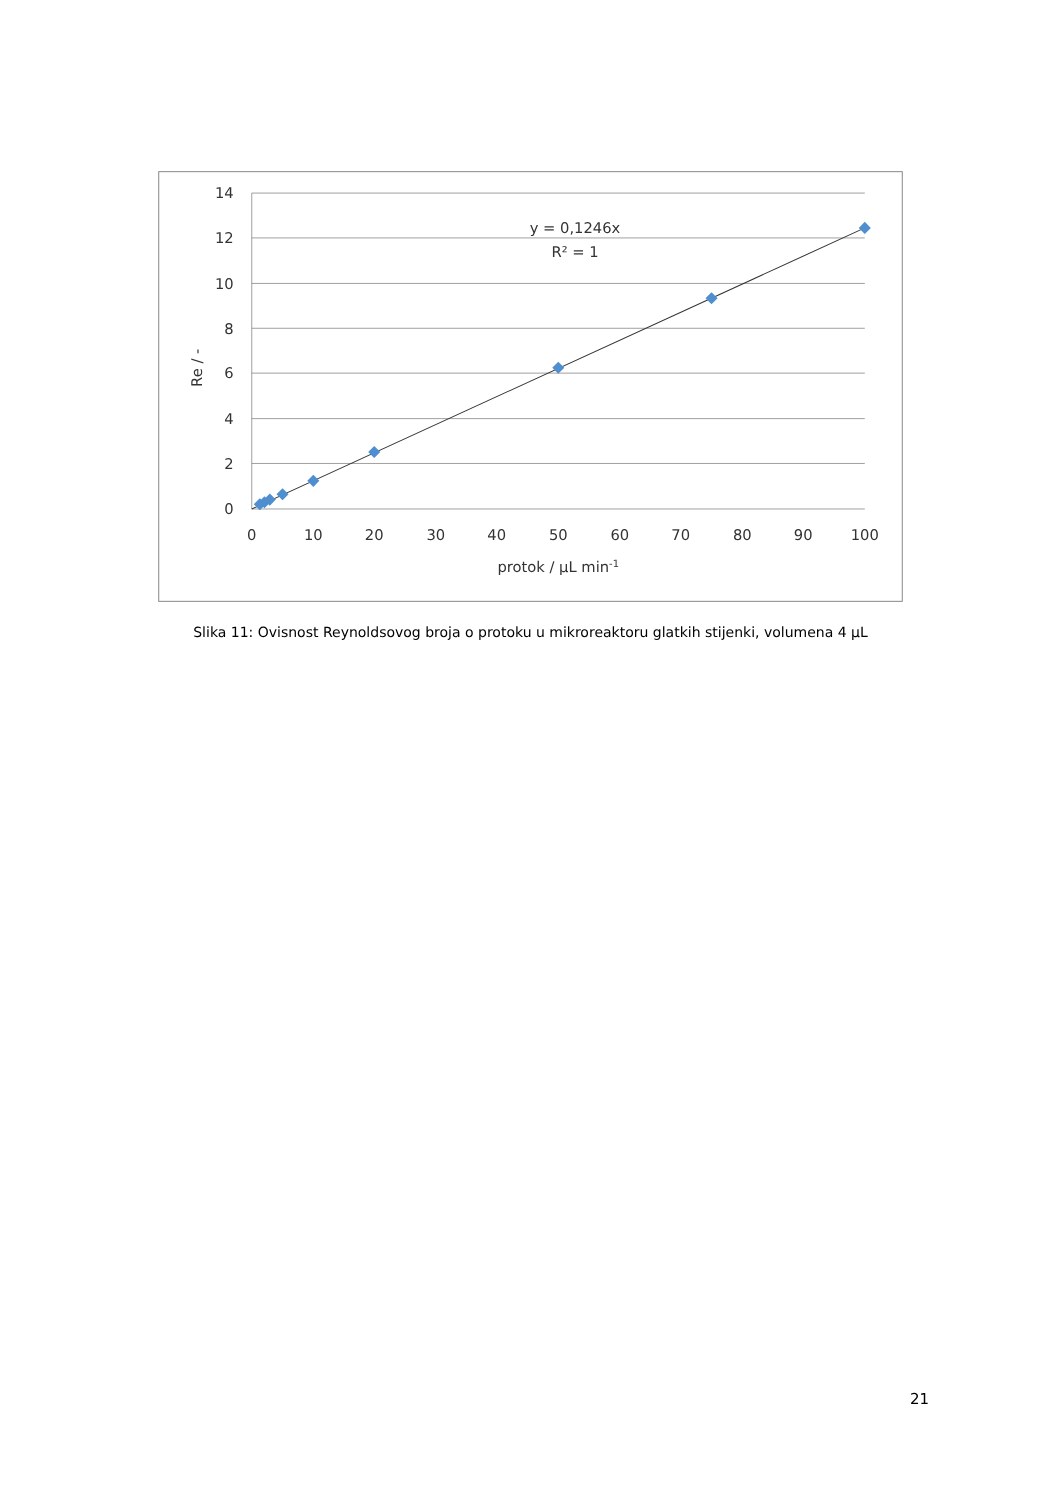14
12
10
8
6
4
2
0
0
10
20
30
40
50
60
70
80
90
100
protok / µL min-1
y = 0,1246x
R² = 1
Re / -
Slika 11: Ovisnost Reynoldsovog broja o protoku u mikroreaktoru glatkih stijenki, volumena 4 µL
21